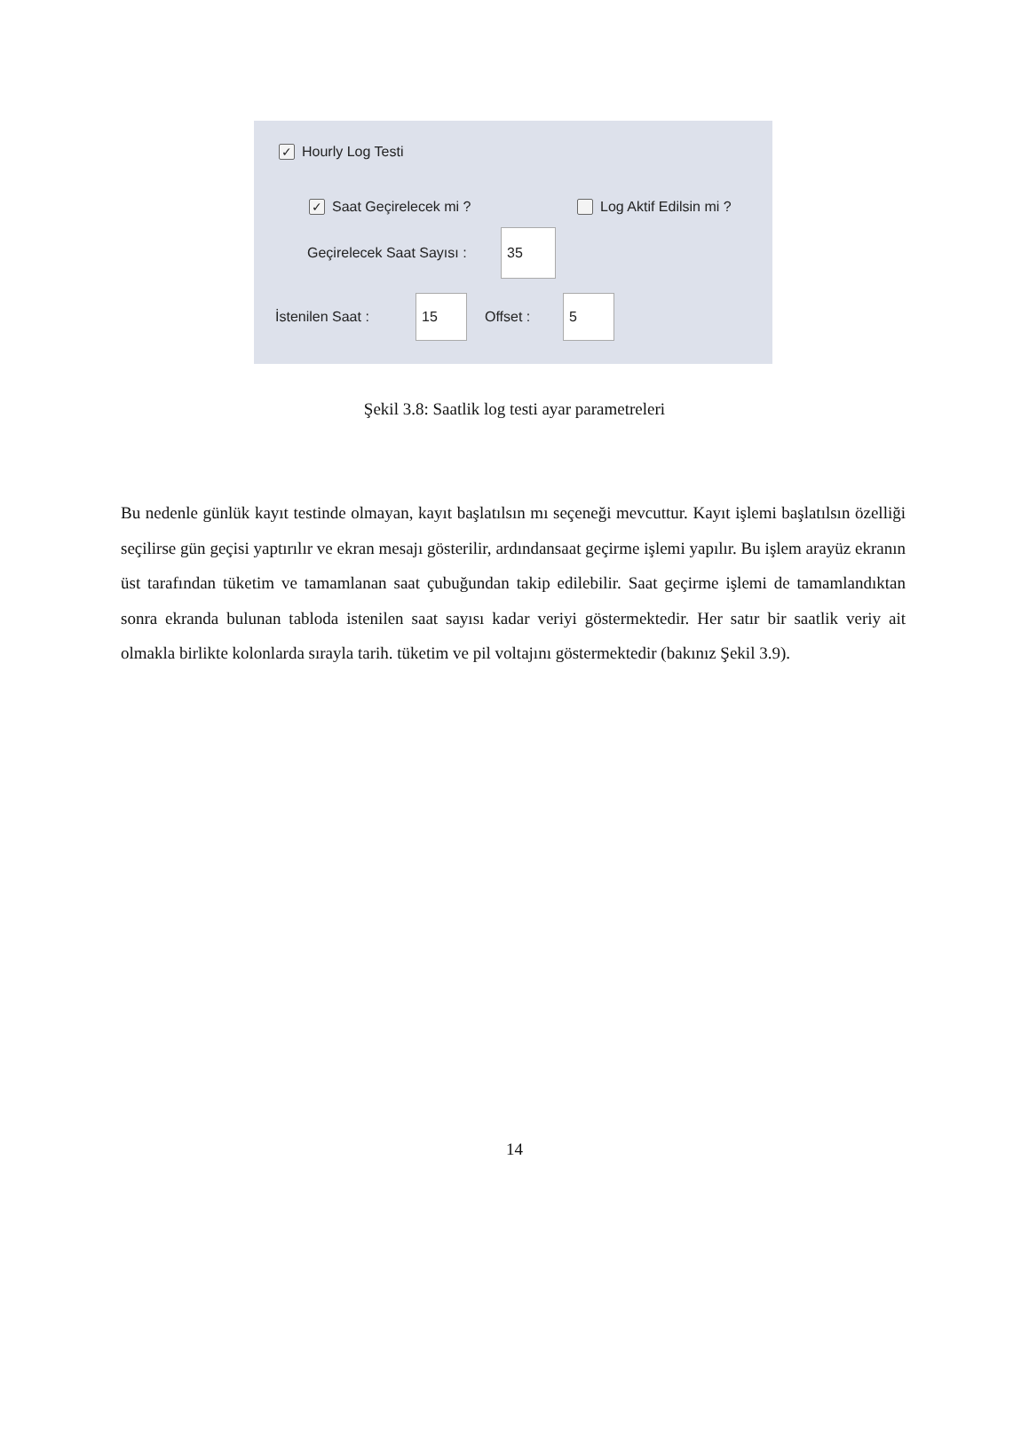✓ Hourly Log Testi
✓ Saat Geçirelecek mi ? Log Aktif Edilsin mi ?
Geçirelecek Saat Sayısı : 35
İstenilen Saat : 15 Offset : 5
Şekil 3.8: Saatlik log testi ayar parametreleri
Bu nedenle günlük kayıt testinde olmayan, kayıt başlatılsın mı seçeneği mevcuttur. Kayıt işlemi başlatılsın özelliği seçilirse gün geçisi yaptırılır ve ekran mesajı gösterilir, ardındansaat geçirme işlemi yapılır. Bu işlem arayüz ekranın üst tarafından tüketim ve tamamlanan saat çubuğundan takip edilebilir. Saat geçirme işlemi de tamamlandıktan sonra ekranda bulunan tabloda istenilen saat sayısı kadar veriyi göstermektedir. Her satır bir saatlik veriy ait olmakla birlikte kolonlarda sırayla tarih. tüketim ve pil voltajını göstermektedir (bakınız Şekil 3.9).
14